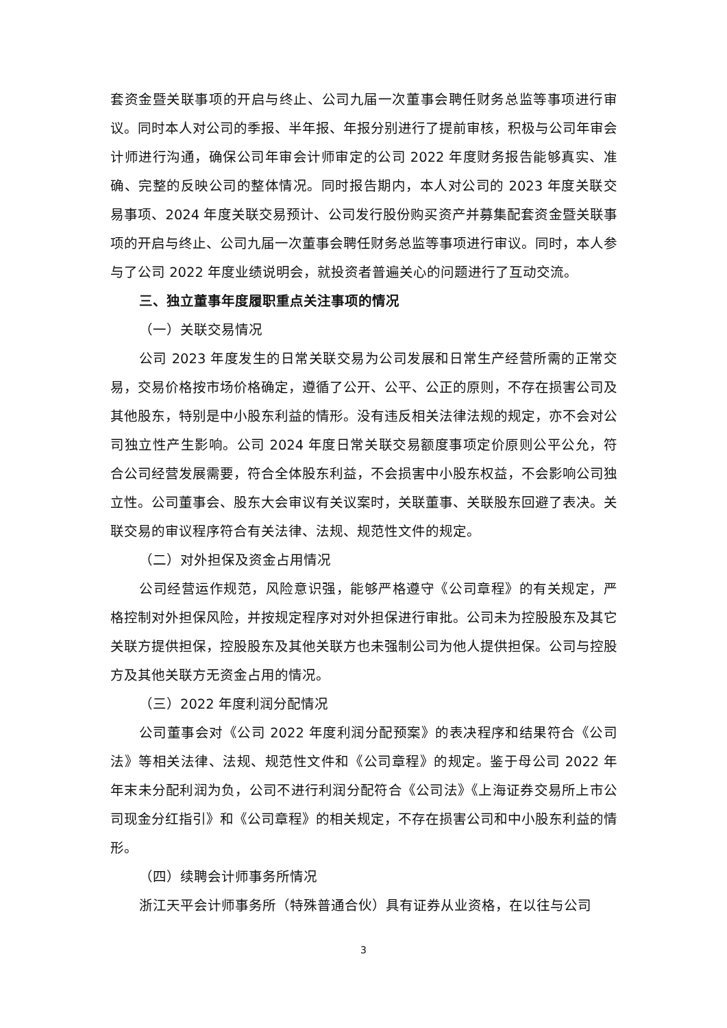套资金暨关联事项的开启与终止、公司九届一次董事会聘任财务总监等事项进行审议。同时本人对公司的季报、半年报、年报分别进行了提前审核，积极与公司年审会计师进行沟通，确保公司年审会计师审定的公司 2022 年度财务报告能够真实、准确、完整的反映公司的整体情况。同时报告期内，本人对公司的 2023 年度关联交易事项、2024 年度关联交易预计、公司发行股份购买资产并募集配套资金暨关联事项的开启与终止、公司九届一次董事会聘任财务总监等事项进行审议。同时，本人参与了公司 2022 年度业绩说明会，就投资者普遍关心的问题进行了互动交流。
三、独立董事年度履职重点关注事项的情况
（一）关联交易情况
公司 2023 年度发生的日常关联交易为公司发展和日常生产经营所需的正常交易，交易价格按市场价格确定，遵循了公开、公平、公正的原则，不存在损害公司及其他股东，特别是中小股东利益的情形。没有违反相关法律法规的规定，亦不会对公司独立性产生影响。公司 2024 年度日常关联交易额度事项定价原则公平公允，符合公司经营发展需要，符合全体股东利益，不会损害中小股东权益，不会影响公司独立性。公司董事会、股东大会审议有关议案时，关联董事、关联股东回避了表决。关联交易的审议程序符合有关法律、法规、规范性文件的规定。
（二）对外担保及资金占用情况
公司经营运作规范，风险意识强，能够严格遵守《公司章程》的有关规定，严格控制对外担保风险，并按规定程序对对外担保进行审批。公司未为控股股东及其它关联方提供担保，控股股东及其他关联方也未强制公司为他人提供担保。公司与控股方及其他关联方无资金占用的情况。
（三）2022 年度利润分配情况
公司董事会对《公司 2022 年度利润分配预案》的表决程序和结果符合《公司法》等相关法律、法规、规范性文件和《公司章程》的规定。鉴于母公司 2022 年年末未分配利润为负，公司不进行利润分配符合《公司法》《上海证券交易所上市公司现金分红指引》和《公司章程》的相关规定，不存在损害公司和中小股东利益的情形。
（四）续聘会计师事务所情况
浙江天平会计师事务所（特殊普通合伙）具有证券从业资格，在以往与公司
3